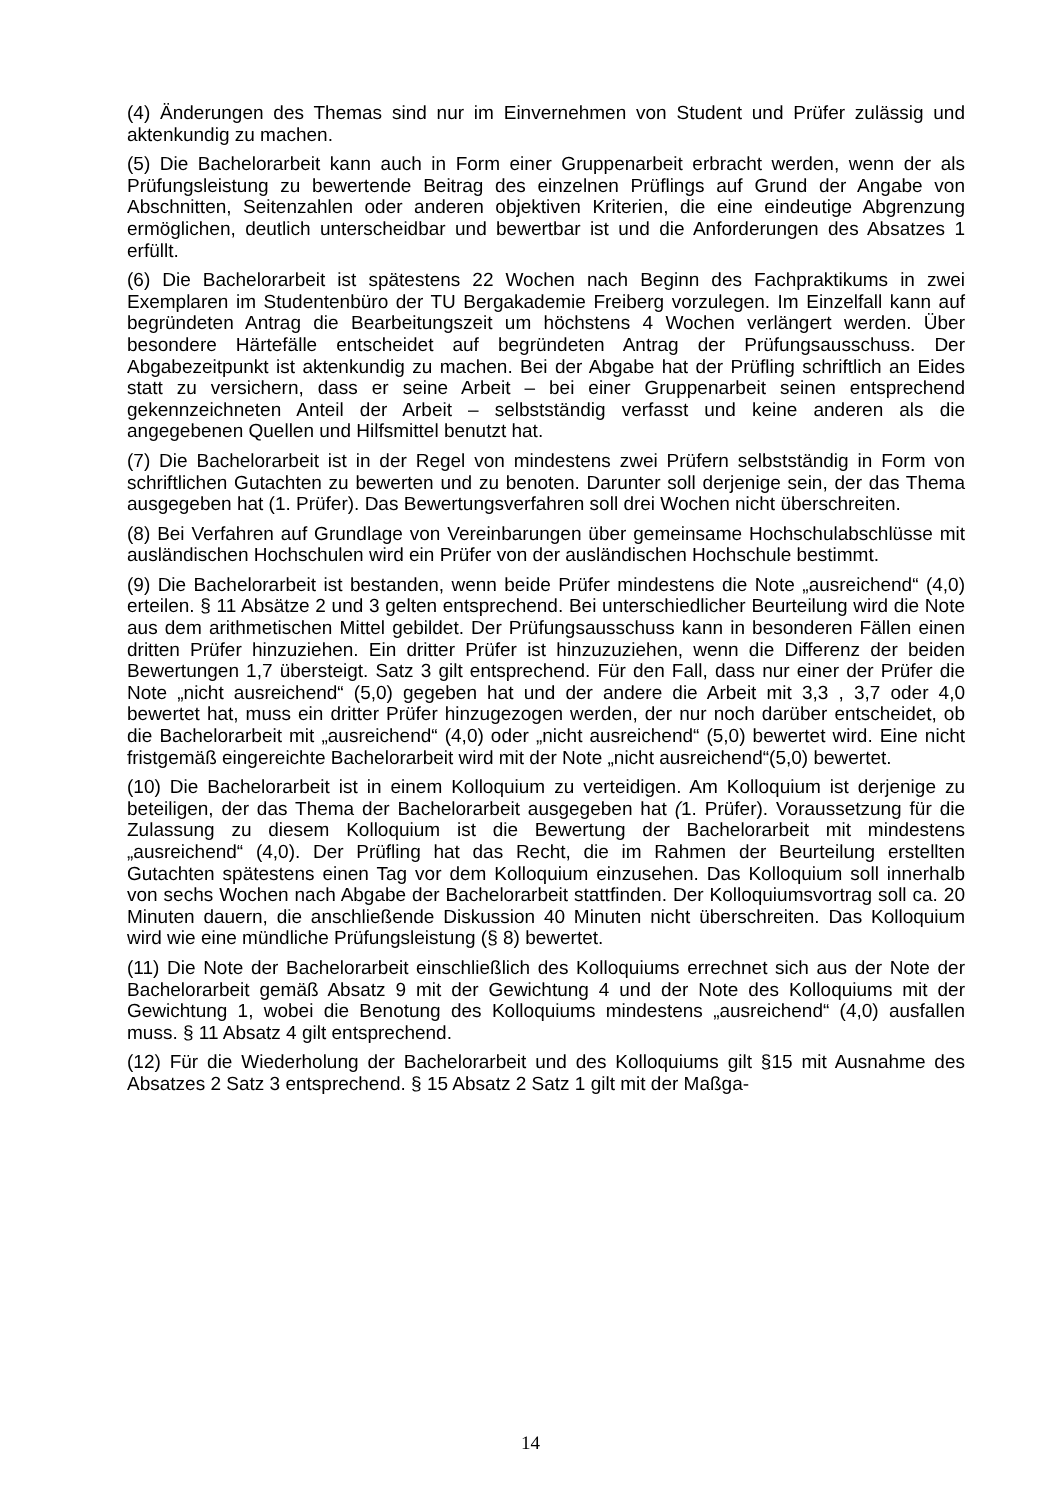(4) Änderungen des Themas sind nur im Einvernehmen von Student und Prüfer zuläs­sig und aktenkundig zu machen.
(5) Die Bachelorarbeit kann auch in Form einer Gruppenarbeit erbracht werden, wenn der als Prüfungsleistung zu bewertende Beitrag des einzelnen Prüflings auf Grund der Angabe von Abschnitten, Seitenzahlen oder anderen objektiven Kriterien, die eine ein­deutige Abgrenzung ermöglichen, deutlich unterscheidbar und bewertbar ist und die Anforderungen des Absatzes 1 erfüllt.
(6) Die Bachelorarbeit ist spätestens 22 Wochen nach Beginn des Fachpraktikums in zwei Exemplaren im Studentenbüro der TU Bergakademie Freiberg vorzulegen. Im Einzelfall kann auf begründeten Antrag die Bearbeitungszeit um höchstens 4 Wochen verlängert werden. Über besondere Härtefälle entscheidet auf begründeten Antrag der Prüfungsausschuss. Der Abgabezeitpunkt ist aktenkundig zu machen. Bei der Abgabe hat der Prüfling schriftlich an Eides statt zu versichern, dass er seine Arbeit – bei einer Gruppenarbeit seinen entsprechend gekennzeichneten Anteil der Arbeit – selbstständig verfasst und keine anderen als die angegebenen Quellen und Hilfsmittel benutzt hat.
(7) Die Bachelorarbeit ist in der Regel von mindestens zwei Prüfern selbstständig in Form von schriftlichen Gutachten zu bewerten und zu benoten. Darunter soll derjenige sein, der das Thema ausgegeben hat (1. Prüfer). Das Bewertungsverfahren soll drei Wochen nicht überschreiten.
(8) Bei Verfahren auf Grundlage von Vereinbarungen über gemeinsame Hochschulab­schlüsse mit ausländischen Hochschulen wird ein Prüfer von der ausländischen Hoch­schule bestimmt.
(9) Die Bachelorarbeit ist bestanden, wenn beide Prüfer mindestens die Note „ausrei­chend“ (4,0) erteilen. § 11 Absätze 2 und 3 gelten entsprechend. Bei unterschiedlicher Beurteilung wird die Note aus dem arithmetischen Mittel gebildet. Der Prüfungsaus­schuss kann in besonderen Fällen einen dritten Prüfer hinzuziehen. Ein dritter Prüfer ist hinzuzuziehen, wenn die Differenz der beiden Bewertungen 1,7 übersteigt. Satz 3 gilt entsprechend. Für den Fall, dass nur einer der Prüfer die Note „nicht ausreichend“ (5,0) gegeben hat und der andere die Arbeit mit 3,3 , 3,7 oder 4,0 bewertet hat, muss ein dritter Prüfer hinzugezogen werden, der nur noch darüber entscheidet, ob die Bachelo­rarbeit mit „ausreichend“ (4,0) oder „nicht ausreichend“ (5,0) bewertet wird. Eine nicht fristgemäß eingereichte Bachelorarbeit wird mit der Note „nicht ausreichend“(5,0) be­wertet.
(10) Die Bachelorarbeit ist in einem Kolloquium zu verteidigen. Am Kolloquium ist derje­nige zu beteiligen, der das Thema der Bachelorarbeit ausgegeben hat (1. Prüfer). Vor­aussetzung für die Zulassung zu diesem Kolloquium ist die Bewertung der Bachelorar­beit mit mindestens „ausreichend“ (4,0). Der Prüfling hat das Recht, die im Rahmen der Beurteilung erstellten Gutachten spätestens einen Tag vor dem Kolloquium einzusehen. Das Kolloquium soll innerhalb von sechs Wochen nach Abgabe der Bachelorarbeit stattfinden. Der Kolloquiumsvortrag soll ca. 20 Minuten dauern, die anschließende Dis­kussion 40 Minuten nicht überschreiten. Das Kolloquium wird wie eine mündliche Prü­fungsleistung (§ 8) bewertet.
(11) Die Note der Bachelorarbeit einschließlich des Kolloquiums errechnet sich aus der Note der Bachelorarbeit gemäß Absatz 9 mit der Gewichtung 4 und der Note des Kollo­quiums mit der Gewichtung 1, wobei die Benotung des Kolloquiums mindestens „aus­reichend“ (4,0) ausfallen muss. § 11 Absatz 4 gilt entsprechend.
(12) Für die Wiederholung der Bachelorarbeit und des Kolloquiums gilt §15 mit Aus­nahme des Absatzes 2 Satz 3 entsprechend. § 15 Absatz 2 Satz 1 gilt mit der Maßga-
14